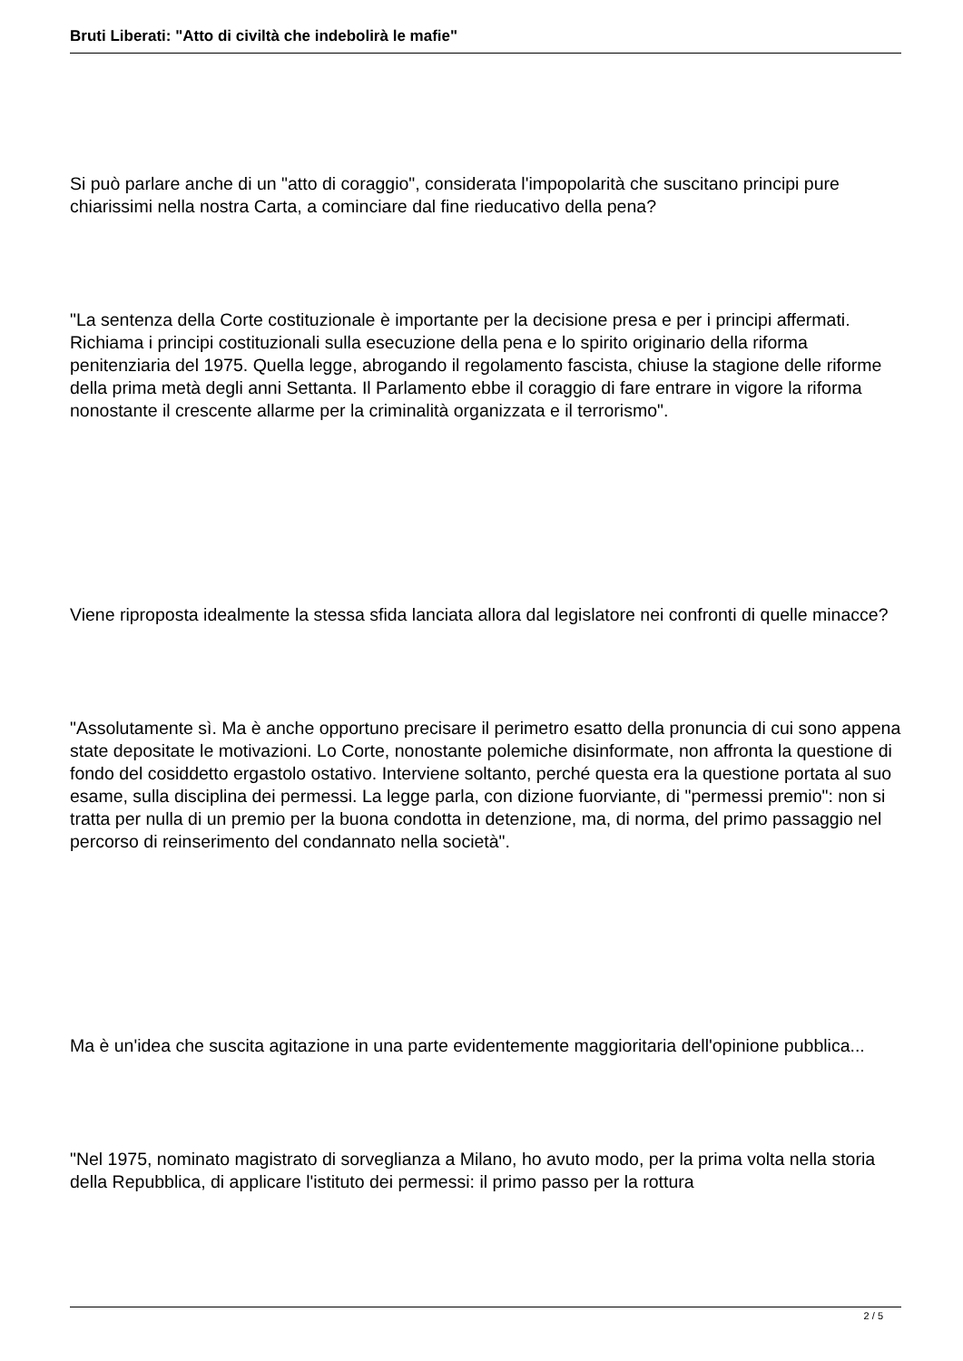Bruti Liberati: "Atto di civiltà che indebolirà le mafie"
Si può parlare anche di un "atto di coraggio", considerata l'impopolarità che suscitano principi pure chiarissimi nella nostra Carta, a cominciare dal fine rieducativo della pena?
"La sentenza della Corte costituzionale è importante per la decisione presa e per i principi affermati. Richiama i principi costituzionali sulla esecuzione della pena e lo spirito originario della riforma penitenziaria del 1975. Quella legge, abrogando il regolamento fascista, chiuse la stagione delle riforme della prima metà degli anni Settanta. Il Parlamento ebbe il coraggio di fare entrare in vigore la riforma nonostante il crescente allarme per la criminalità organizzata e il terrorismo".
Viene riproposta idealmente la stessa sfida lanciata allora dal legislatore nei confronti di quelle minacce?
"Assolutamente sì. Ma è anche opportuno precisare il perimetro esatto della pronuncia di cui sono appena state depositate le motivazioni. Lo Corte, nonostante polemiche disinformate, non affronta la questione di fondo del cosiddetto ergastolo ostativo. Interviene soltanto, perché questa era la questione portata al suo esame, sulla disciplina dei permessi. La legge parla, con dizione fuorviante, di "permessi premio": non si tratta per nulla di un premio per la buona condotta in detenzione, ma, di norma, del primo passaggio nel percorso di reinserimento del condannato nella società".
Ma è un'idea che suscita agitazione in una parte evidentemente maggioritaria dell'opinione pubblica...
"Nel 1975, nominato magistrato di sorveglianza a Milano, ho avuto modo, per la prima volta nella storia della Repubblica, di applicare l'istituto dei permessi: il primo passo per la rottura
2 / 5